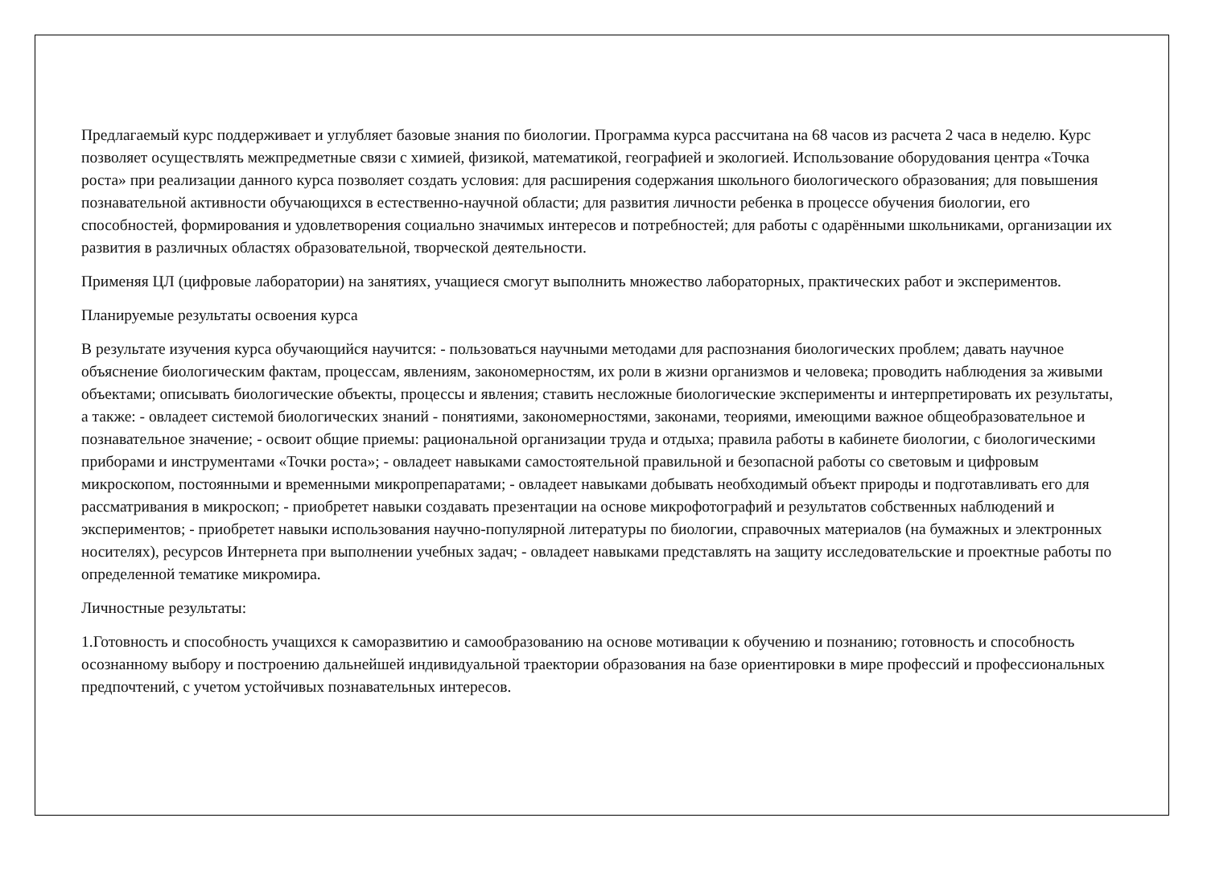Предлагаемый курс поддерживает и углубляет базовые знания по биологии. Программа курса рассчитана на 68 часов из расчета 2 часа в неделю. Курс позволяет осуществлять межпредметные связи с химией, физикой, математикой, географией и экологией. Использование оборудования центра «Точка роста» при реализации данного курса позволяет создать условия: для расширения содержания школьного биологического образования; для повышения познавательной активности обучающихся в естественно-научной области; для развития личности ребенка в процессе обучения биологии, его способностей, формирования и удовлетворения социально значимых интересов и потребностей; для работы с одарёнными школьниками, организации их развития в различных областях образовательной, творческой деятельности.
Применяя ЦЛ (цифровые лаборатории) на занятиях, учащиеся смогут выполнить множество лабораторных, практических работ и экспериментов.
Планируемые результаты освоения курса
В результате изучения курса обучающийся научится: - пользоваться научными методами для распознания биологических проблем; давать научное объяснение биологическим фактам, процессам, явлениям, закономерностям, их роли в жизни организмов и человека; проводить наблюдения за живыми объектами; описывать биологические объекты, процессы и явления; ставить несложные биологические эксперименты и интерпретировать их результаты, а также: - овладеет системой биологических знаний - понятиями, закономерностями, законами, теориями, имеющими важное общеобразовательное и познавательное значение; - освоит общие приемы: рациональной организации труда и отдыха; правила работы в кабинете биологии, с биологическими приборами и инструментами «Точки роста»; - овладеет навыками самостоятельной правильной и безопасной работы со световым и цифровым микроскопом, постоянными и временными микропрепаратами; - овладеет навыками добывать необходимый объект природы и подготавливать его для рассматривания в микроскоп; - приобретет навыки создавать презентации на основе микрофотографий и результатов собственных наблюдений и экспериментов; - приобретет навыки использования научно-популярной литературы по биологии, справочных материалов (на бумажных и электронных носителях), ресурсов Интернета при выполнении учебных задач; - овладеет навыками представлять на защиту исследовательские и проектные работы по определенной тематике микромира.
Личностные результаты:
1.Готовность и способность учащихся к саморазвитию и самообразованию на основе мотивации к обучению и познанию; готовность и способность осознанному выбору и построению дальнейшей индивидуальной траектории образования на базе ориентировки в мире профессий и профессиональных предпочтений, с учетом устойчивых познавательных интересов.